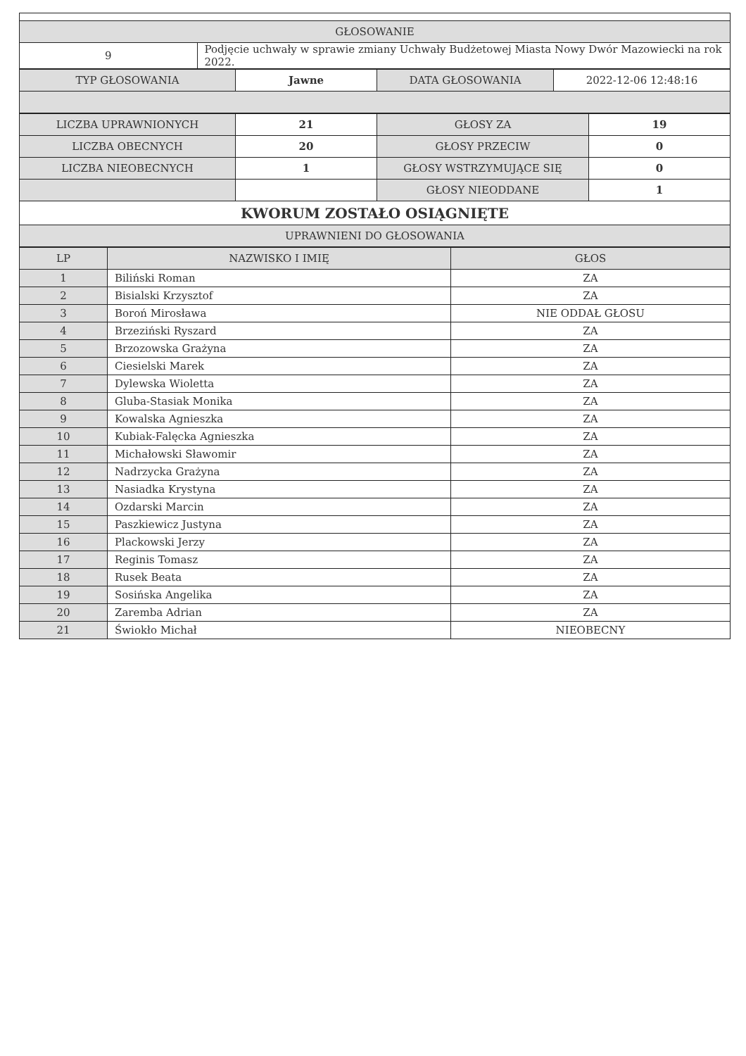| GŁOSOWANIE | |
| 9 | Podjęcie uchwały w sprawie zmiany Uchwały Budżetowej Miasta Nowy Dwór Mazowiecki na rok 2022. |
| TYP GŁOSOWANIA | Jawne | DATA GŁOSOWANIA | 2022-12-06 12:48:16 |
| LICZBA UPRAWNIONYCH | 21 | GŁOSY ZA | 19 |
| LICZBA OBECNYCH | 20 | GŁOSY PRZECIW | 0 |
| LICZBA NIEOBECNYCH | 1 | GŁOSY WSTRZYMUJĄCE SIĘ | 0 |
| | | GŁOSY NIEODDANE | 1 |
| KWORUM ZOSTAŁO OSIĄGNIĘTE | | | |
| UPRAWNIENI DO GŁOSOWANIA | | | |
| LP | NAZWISKO I IMIĘ | GŁOS |
| --- | --- | --- |
| 1 | Biliński Roman | ZA |
| 2 | Bisialski Krzysztof | ZA |
| 3 | Boroń Mirosława | NIE ODDAŁ GŁOSU |
| 4 | Brzeziński Ryszard | ZA |
| 5 | Brzozowska Grażyna | ZA |
| 6 | Ciesielski Marek | ZA |
| 7 | Dylewska Wioletta | ZA |
| 8 | Gluba-Stasiak Monika | ZA |
| 9 | Kowalska Agnieszka | ZA |
| 10 | Kubiak-Falęcka Agnieszka | ZA |
| 11 | Michałowski Sławomir | ZA |
| 12 | Nadrzycka Grażyna | ZA |
| 13 | Nasiadka Krystyna | ZA |
| 14 | Ozdarski Marcin | ZA |
| 15 | Paszkiewicz Justyna | ZA |
| 16 | Plackowski Jerzy | ZA |
| 17 | Reginis Tomasz | ZA |
| 18 | Rusek Beata | ZA |
| 19 | Sosińska Angelika | ZA |
| 20 | Zaremba Adrian | ZA |
| 21 | Świokło Michał | NIEOBECNY |